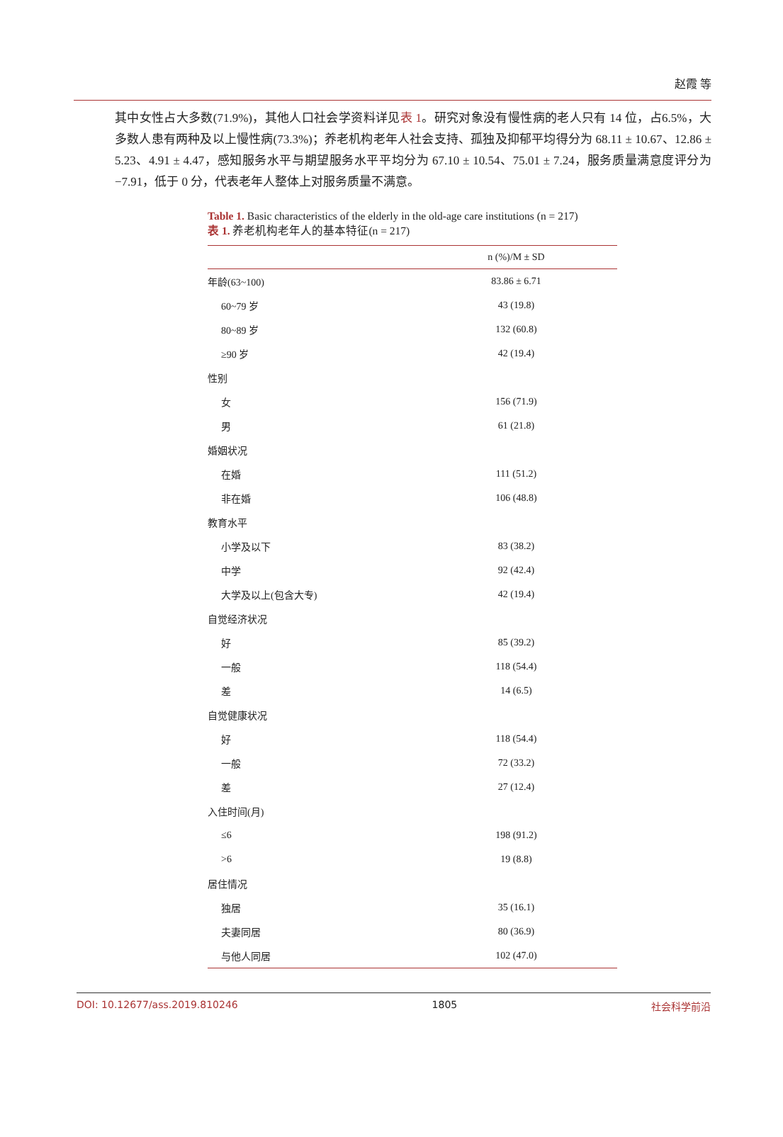赵霞 等
其中女性占大多数(71.9%)，其他人口社会学资料详见表 1。研究对象没有慢性病的老人只有 14 位，占6.5%，大多数人患有两种及以上慢性病(73.3%)；养老机构老年人社会支持、孤独及抑郁平均得分为 68.11 ± 10.67、12.86 ± 5.23、4.91 ± 4.47，感知服务水平与期望服务水平平均分为 67.10 ± 10.54、75.01 ± 7.24，服务质量满意度评分为−7.91，低于 0 分，代表老年人整体上对服务质量不满意。
Table 1. Basic characteristics of the elderly in the old-age care institutions (n = 217)
表 1. 养老机构老年人的基本特征(n = 217)
| | n (%)/M ± SD |
| --- | --- |
| 年龄(63~100) | 83.86 ± 6.71 |
| 60~79 岁 | 43 (19.8) |
| 80~89 岁 | 132 (60.8) |
| ≥90 岁 | 42 (19.4) |
| 性别 | |
| 女 | 156 (71.9) |
| 男 | 61 (21.8) |
| 婚姻状况 | |
| 在婚 | 111 (51.2) |
| 非在婚 | 106 (48.8) |
| 教育水平 | |
| 小学及以下 | 83 (38.2) |
| 中学 | 92 (42.4) |
| 大学及以上(包含大专) | 42 (19.4) |
| 自觉经济状况 | |
| 好 | 85 (39.2) |
| 一般 | 118 (54.4) |
| 差 | 14 (6.5) |
| 自觉健康状况 | |
| 好 | 118 (54.4) |
| 一般 | 72 (33.2) |
| 差 | 27 (12.4) |
| 入住时间(月) | |
| ≤6 | 198 (91.2) |
| >6 | 19 (8.8) |
| 居住情况 | |
| 独居 | 35 (16.1) |
| 夫妻同居 | 80 (36.9) |
| 与他人同居 | 102 (47.0) |
DOI: 10.12677/ass.2019.810246 1805 社会科学前沿